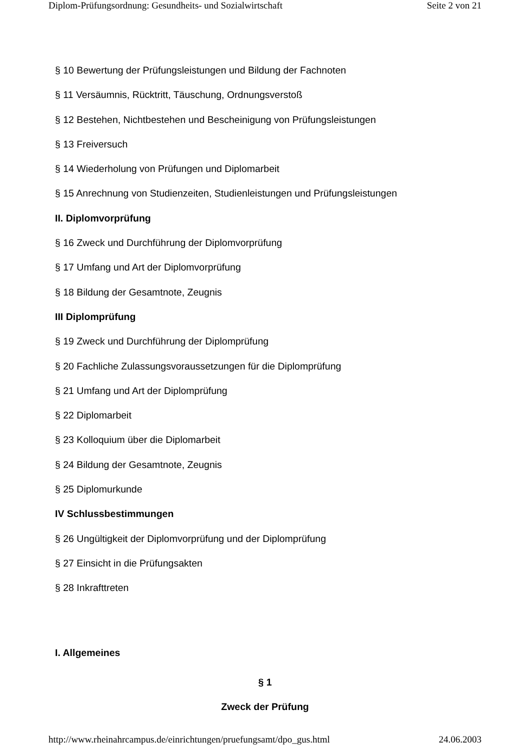Diplom-Prüfungsordnung: Gesundheits- und Sozialwirtschaft Seite 2 von 21
§ 10 Bewertung der Prüfungsleistungen und Bildung der Fachnoten
§ 11 Versäumnis, Rücktritt, Täuschung, Ordnungsverstoß
§ 12 Bestehen, Nichtbestehen und Bescheinigung von Prüfungsleistungen
§ 13 Freiversuch
§ 14 Wiederholung von Prüfungen und Diplomarbeit
§ 15 Anrechnung von Studienzeiten, Studienleistungen und Prüfungsleistungen
II. Diplomvorprüfung
§ 16 Zweck und Durchführung der Diplomvorprüfung
§ 17 Umfang und Art der Diplomvorprüfung
§ 18 Bildung der Gesamtnote, Zeugnis
III Diplomprüfung
§ 19 Zweck und Durchführung der Diplomprüfung
§ 20 Fachliche Zulassungsvoraussetzungen für die Diplomprüfung
§ 21 Umfang und Art der Diplomprüfung
§ 22 Diplomarbeit
§ 23 Kolloquium über die Diplomarbeit
§ 24 Bildung der Gesamtnote, Zeugnis
§ 25 Diplomurkunde
IV Schlussbestimmungen
§ 26 Ungültigkeit der Diplomvorprüfung und der Diplomprüfung
§ 27 Einsicht in die Prüfungsakten
§ 28 Inkrafttreten
I. Allgemeines
§ 1
Zweck der Prüfung
http://www.rheinahrcampus.de/einrichtungen/pruefungsamt/dpo_gus.html 24.06.2003